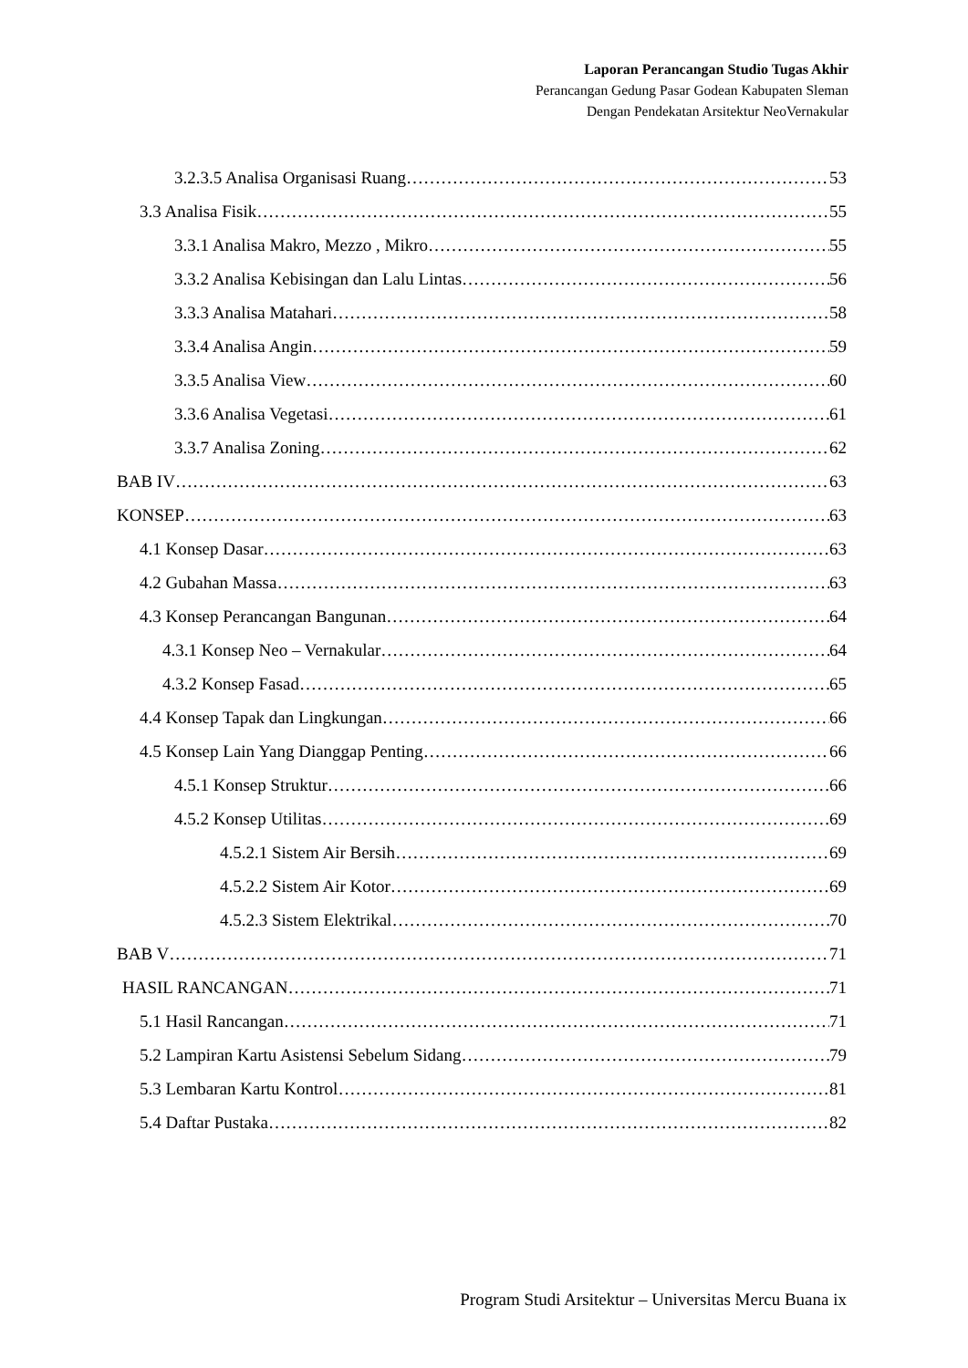Laporan Perancangan Studio Tugas Akhir
Perancangan Gedung Pasar Godean Kabupaten Sleman
Dengan Pendekatan Arsitektur NeoVernakular
3.2.3.5 Analisa Organisasi Ruang 53
3.3 Analisa Fisik 55
3.3.1 Analisa Makro, Mezzo , Mikro 55
3.3.2 Analisa Kebisingan dan Lalu Lintas 56
3.3.3 Analisa Matahari 58
3.3.4 Analisa Angin 59
3.3.5 Analisa View 60
3.3.6 Analisa Vegetasi 61
3.3.7 Analisa Zoning 62
BAB IV 63
KONSEP 63
4.1 Konsep Dasar 63
4.2 Gubahan Massa 63
4.3 Konsep Perancangan Bangunan 64
4.3.1 Konsep Neo – Vernakular 64
4.3.2 Konsep Fasad 65
4.4 Konsep Tapak dan Lingkungan 66
4.5 Konsep Lain Yang Dianggap Penting 66
4.5.1 Konsep Struktur 66
4.5.2 Konsep Utilitas 69
4.5.2.1 Sistem Air Bersih 69
4.5.2.2 Sistem Air Kotor 69
4.5.2.3 Sistem Elektrikal 70
BAB V 71
HASIL RANCANGAN 71
5.1 Hasil Rancangan 71
5.2 Lampiran Kartu Asistensi Sebelum Sidang 79
5.3 Lembaran Kartu Kontrol 81
5.4 Daftar Pustaka 82
Program Studi Arsitektur – Universitas Mercu Buana ix